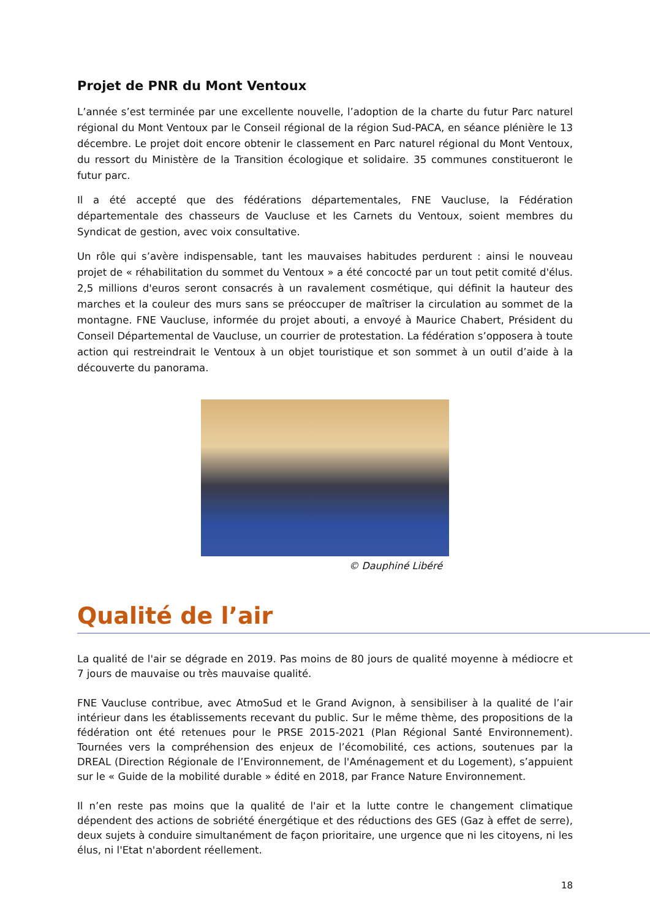Projet de PNR du Mont Ventoux
L’année s’est terminée par une excellente nouvelle, l’adoption de la charte du futur Parc naturel régional du Mont Ventoux par le Conseil régional de la région Sud-PACA, en séance plénière le 13 décembre. Le projet doit encore obtenir le classement en Parc naturel régional du Mont Ventoux, du ressort du Ministère de la Transition écologique et solidaire. 35 communes constitueront le futur parc.
Il a été accepté que des fédérations départementales, FNE Vaucluse, la Fédération départementale des chasseurs de Vaucluse et les Carnets du Ventoux, soient membres du Syndicat de gestion, avec voix consultative.
Un rôle qui s’avère indispensable, tant les mauvaises habitudes perdurent : ainsi le nouveau projet de « réhabilitation du sommet du Ventoux » a été concocté par un tout petit comité d'élus. 2,5 millions d'euros seront consacrés à un ravalement cosmétique, qui définit la hauteur des marches et la couleur des murs sans se préoccuper de maîtriser la circulation au sommet de la montagne. FNE Vaucluse, informée du projet abouti, a envoyé à Maurice Chabert, Président du Conseil Départemental de Vaucluse, un courrier de protestation. La fédération s’opposera à toute action qui restreindrait le Ventoux à un objet touristique et son sommet à un outil d’aide à la découverte du panorama.
© Dauphiné Libéré
Qualité de l’air
La qualité de l'air se dégrade en 2019. Pas moins de 80 jours de qualité moyenne à médiocre et 7 jours de mauvaise ou très mauvaise qualité.
FNE Vaucluse contribue, avec AtmoSud et le Grand Avignon, à sensibiliser à la qualité de l’air intérieur dans les établissements recevant du public. Sur le même thème, des propositions de la fédération ont été retenues pour le PRSE 2015-2021 (Plan Régional Santé Environnement). Tournées vers la compréhension des enjeux de l’écomobilité, ces actions, soutenues par la DREAL (Direction Régionale de l’Environnement, de l'Aménagement et du Logement), s’appuient sur le « Guide de la mobilité durable » édité en 2018, par France Nature Environnement.
Il n’en reste pas moins que la qualité de l'air et la lutte contre le changement climatique dépendent des actions de sobriété énergétique et des réductions des GES (Gaz à effet de serre), deux sujets à conduire simultanément de façon prioritaire, une urgence que ni les citoyens, ni les élus, ni l'Etat n'abordent réellement.
18